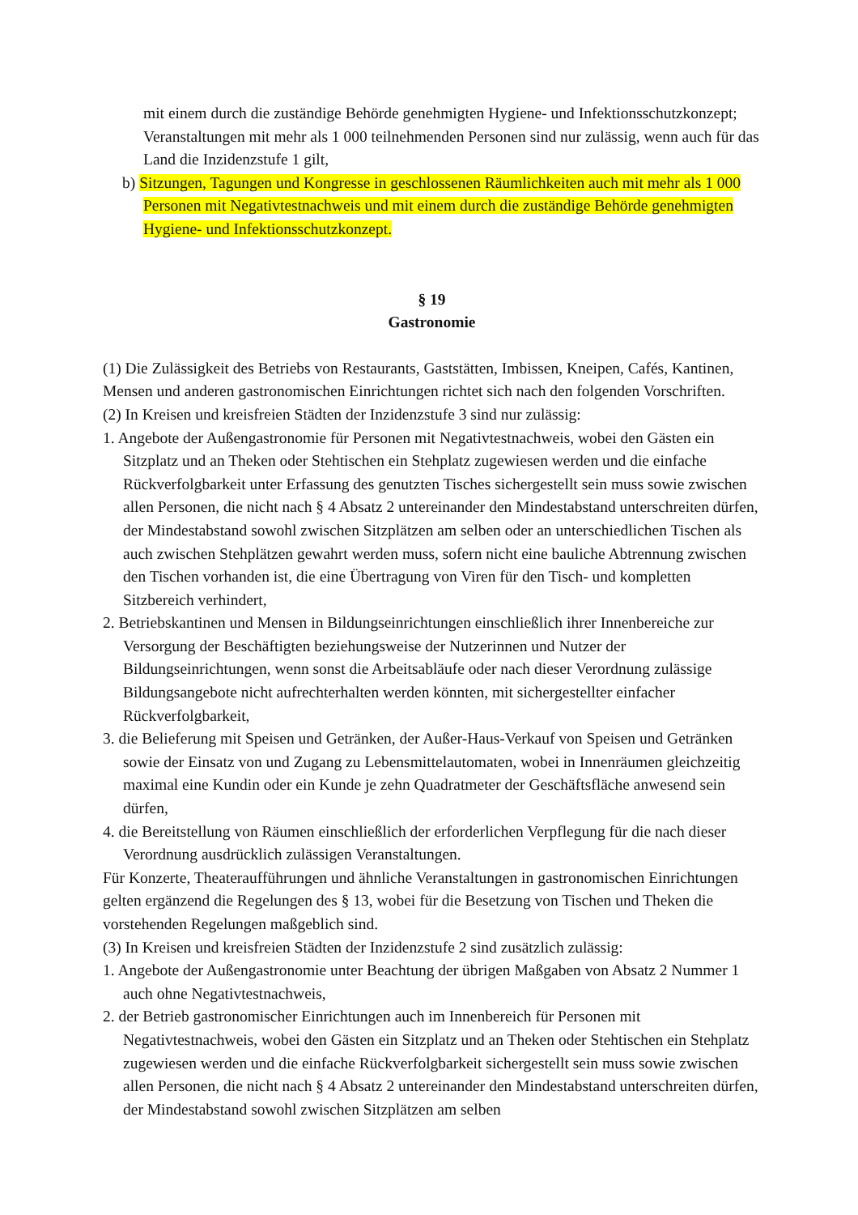mit einem durch die zuständige Behörde genehmigten Hygiene- und Infektionsschutzkonzept; Veranstaltungen mit mehr als 1 000 teilnehmenden Personen sind nur zulässig, wenn auch für das Land die Inzidenzstufe 1 gilt,
b) Sitzungen, Tagungen und Kongresse in geschlossenen Räumlichkeiten auch mit mehr als 1 000 Personen mit Negativtestnachweis und mit einem durch die zuständige Behörde genehmigten Hygiene- und Infektionsschutzkonzept.
§ 19
Gastronomie
(1) Die Zulässigkeit des Betriebs von Restaurants, Gaststätten, Imbissen, Kneipen, Cafés, Kantinen, Mensen und anderen gastronomischen Einrichtungen richtet sich nach den folgenden Vorschriften.
(2) In Kreisen und kreisfreien Städten der Inzidenzstufe 3 sind nur zulässig:
1. Angebote der Außengastronomie für Personen mit Negativtestnachweis, wobei den Gästen ein Sitzplatz und an Theken oder Stehtischen ein Stehplatz zugewiesen werden und die einfache Rückverfolgbarkeit unter Erfassung des genutzten Tisches sichergestellt sein muss sowie zwischen allen Personen, die nicht nach § 4 Absatz 2 untereinander den Mindestabstand unterschreiten dürfen, der Mindestabstand sowohl zwischen Sitzplätzen am selben oder an unterschiedlichen Tischen als auch zwischen Stehplätzen gewahrt werden muss, sofern nicht eine bauliche Abtrennung zwischen den Tischen vorhanden ist, die eine Übertragung von Viren für den Tisch- und kompletten Sitzbereich verhindert,
2. Betriebskantinen und Mensen in Bildungseinrichtungen einschließlich ihrer Innenbereiche zur Versorgung der Beschäftigten beziehungsweise der Nutzerinnen und Nutzer der Bildungseinrichtungen, wenn sonst die Arbeitsabläufe oder nach dieser Verordnung zulässige Bildungsangebote nicht aufrechterhalten werden könnten, mit sichergestellter einfacher Rückverfolgbarkeit,
3. die Belieferung mit Speisen und Getränken, der Außer-Haus-Verkauf von Speisen und Getränken sowie der Einsatz von und Zugang zu Lebensmittelautomaten, wobei in Innenräumen gleichzeitig maximal eine Kundin oder ein Kunde je zehn Quadratmeter der Geschäftsfläche anwesend sein dürfen,
4. die Bereitstellung von Räumen einschließlich der erforderlichen Verpflegung für die nach dieser Verordnung ausdrücklich zulässigen Veranstaltungen.
Für Konzerte, Theateraufführungen und ähnliche Veranstaltungen in gastronomischen Einrichtungen gelten ergänzend die Regelungen des § 13, wobei für die Besetzung von Tischen und Theken die vorstehenden Regelungen maßgeblich sind.
(3) In Kreisen und kreisfreien Städten der Inzidenzstufe 2 sind zusätzlich zulässig:
1. Angebote der Außengastronomie unter Beachtung der übrigen Maßgaben von Absatz 2 Nummer 1 auch ohne Negativtestnachweis,
2. der Betrieb gastronomischer Einrichtungen auch im Innenbereich für Personen mit Negativtestnachweis, wobei den Gästen ein Sitzplatz und an Theken oder Stehtischen ein Stehplatz zugewiesen werden und die einfache Rückverfolgbarkeit sichergestellt sein muss sowie zwischen allen Personen, die nicht nach § 4 Absatz 2 untereinander den Mindestabstand unterschreiten dürfen, der Mindestabstand sowohl zwischen Sitzplätzen am selben